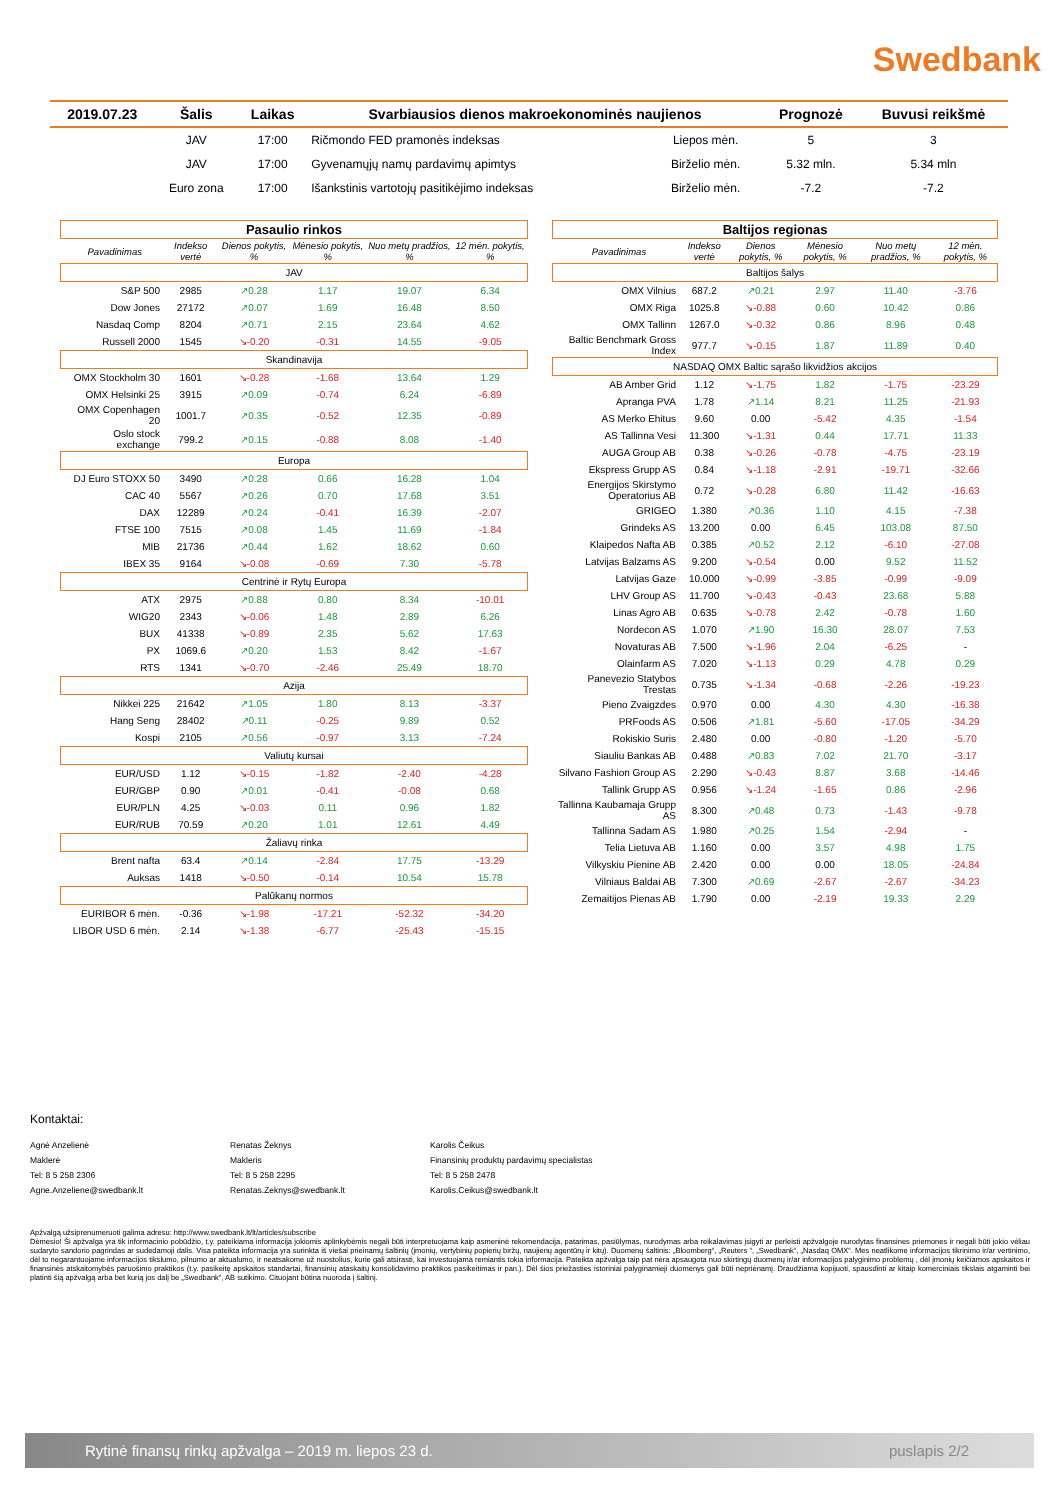Swedbank
| 2019.07.23 | Šalis | Laikas | Svarbiausios dienos makroekonominės naujienos | | Prognozė | Buvusi reikšmė |
| --- | --- | --- | --- | --- | --- | --- |
| | JAV | 17:00 | Ričmondo FED pramonės indeksas | Liepos mėn. | 5 | 3 |
| | JAV | 17:00 | Gyvenamųjų namų pardavimų apimtys | Birželio mėn. | 5.32 mln. | 5.34 mln |
| | Euro zona | 17:00 | Išankstinis vartotojų pasitikėjimo indeksas | Birželio mėn. | -7.2 | -7.2 |
| Pasaulio rinkos | | | | | | |
| | Pavadinimas | Indekso vertė | Dienos pokytis, % | Mėnesio pokytis, % | Nuo metų pradžios, % | 12 mėn. pokytis, % |
| JAV | | | | | | |
| | S&P 500 | 2985 | ↗0.28 | 1.17 | 19.07 | 6.34 |
| | Dow Jones | 27172 | ↗0.07 | 1.69 | 16.48 | 8.50 |
| | Nasdaq Comp | 8204 | ↗0.71 | 2.15 | 23.64 | 4.62 |
| | Russell 2000 | 1545 | ↘-0.20 | -0.31 | 14.55 | -9.05 |
| Skandinavija | | | | | | |
| | OMX Stockholm 30 | 1601 | ↘-0.28 | -1.68 | 13.64 | 1.29 |
| | OMX Helsinki 25 | 3915 | ↗0.09 | -0.74 | 6.24 | -6.89 |
| | OMX Copenhagen 20 | 1001.7 | ↗0.35 | -0.52 | 12.35 | -0.89 |
| | Oslo stock exchange | 799.2 | ↗0.15 | -0.88 | 8.08 | -1.40 |
| Europa | | | | | | |
| | DJ Euro STOXX 50 | 3490 | ↗0.28 | 0.66 | 16.28 | 1.04 |
| | CAC 40 | 5567 | ↗0.26 | 0.70 | 17.68 | 3.51 |
| | DAX | 12289 | ↗0.24 | -0.41 | 16.39 | -2.07 |
| | FTSE 100 | 7515 | ↗0.08 | 1.45 | 11.69 | -1.84 |
| | MIB | 21736 | ↗0.44 | 1.62 | 18.62 | 0.60 |
| | IBEX 35 | 9164 | ↘-0.08 | -0.69 | 7.30 | -5.78 |
| Centrinė ir Rytų Europa | | | | | | |
| | ATX | 2975 | ↗0.88 | 0.80 | 8.34 | -10.01 |
| | WIG20 | 2343 | ↘-0.06 | 1.48 | 2.89 | 6.26 |
| | BUX | 41338 | ↘-0.89 | 2.35 | 5.62 | 17.63 |
| | PX | 1069.6 | ↗0.20 | 1.53 | 8.42 | -1.67 |
| | RTS | 1341 | ↘-0.70 | -2.46 | 25.49 | 18.70 |
| Azija | | | | | | |
| | Nikkei 225 | 21642 | ↗1.05 | 1.80 | 8.13 | -3.37 |
| | Hang Seng | 28402 | ↗0.11 | -0.25 | 9.89 | 0.52 |
| | Kospi | 2105 | ↗0.56 | -0.97 | 3.13 | -7.24 |
| Valiutų kursai | | | | | | |
| | EUR/USD | 1.12 | ↘-0.15 | -1.82 | -2.40 | -4.28 |
| | EUR/GBP | 0.90 | ↗0.01 | -0.41 | -0.08 | 0.68 |
| | EUR/PLN | 4.25 | ↘-0.03 | 0.11 | 0.96 | 1.82 |
| | EUR/RUB | 70.59 | ↗0.20 | 1.01 | 12.61 | 4.49 |
| Žaliavų rinka | | | | | | |
| | Brent nafta | 63.4 | ↗0.14 | -2.84 | 17.75 | -13.29 |
| | Auksas | 1418 | ↘-0.50 | -0.14 | 10.54 | 15.78 |
| Palūkanų normos | | | | | | |
| | EURIBOR 6 mėn. | -0.36 | ↘-1.98 | -17.21 | -52.32 | -34.20 |
| | LIBOR USD 6 mėn. | 2.14 | ↘-1.38 | -6.77 | -25.43 | -15.15 |
| Baltijos regionas | | | | | | |
| | Pavadinimas | Indekso vertė | Dienos pokytis, % | Mėnesio pokytis, % | Nuo metų pradžios, % | 12 mėn. pokytis, % |
| Baltijos šalys | | | | | | |
| | OMX Vilnius | 687.2 | ↗0.21 | 2.97 | 11.40 | -3.76 |
| | OMX Riga | 1025.8 | ↘-0.88 | 0.60 | 10.42 | 0.86 |
| | OMX Tallinn | 1267.0 | ↘-0.32 | 0.86 | 8.96 | 0.48 |
| | Baltic Benchmark Gross Index | 977.7 | ↘-0.15 | 1.87 | 11.89 | 0.40 |
| NASDAQ OMX Baltic sąrašo likvidžios akcijos | | | | | | |
| AB Amber Grid | | 1.12 | ↘-1.75 | 1.82 | -1.75 | -23.29 |
| Apranga PVA | | 1.78 | ↗1.14 | 8.21 | 11.25 | -21.93 |
| AS Merko Ehitus | | 9.60 | 0.00 | -5.42 | 4.35 | -1.54 |
| AS Tallinna Vesi | | 11.300 | ↘-1.31 | 0.44 | 17.71 | 11.33 |
| AUGA Group AB | | 0.38 | ↘-0.26 | -0.78 | -4.75 | -23.19 |
| Ekspress Grupp AS | | 0.84 | ↘-1.18 | -2.91 | -19.71 | -32.66 |
| Energijos Skirstymo Operatorius AB | | 0.72 | ↘-0.28 | 6.80 | 11.42 | -16.63 |
| GRIGEO | | 1.380 | ↗0.36 | 1.10 | 4.15 | -7.38 |
| Grindeks AS | | 13.200 | 0.00 | 6.45 | 103.08 | 87.50 |
| Klaipedos Nafta AB | | 0.385 | ↗0.52 | 2.12 | -6.10 | -27.08 |
| Latvijas Balzams AS | | 9.200 | ↘-0.54 | 0.00 | 9.52 | 11.52 |
| Latvijas Gaze | | 10.000 | ↘-0.99 | -3.85 | -0.99 | -9.09 |
| LHV Group AS | | 11.700 | ↘-0.43 | -0.43 | 23.68 | 5.88 |
| Linas Agro AB | | 0.635 | ↘-0.78 | 2.42 | -0.78 | 1.60 |
| Nordecon AS | | 1.070 | ↗1.90 | 16.30 | 28.07 | 7.53 |
| Novaturas AB | | 7.500 | ↘-1.96 | 2.04 | -6.25 | - |
| Olainfarm AS | | 7.020 | ↘-1.13 | 0.29 | 4.78 | 0.29 |
| Panevezio Statybos Trestas | | 0.735 | ↘-1.34 | -0.68 | -2.26 | -19.23 |
| Pieno Zvaigzdes | | 0.970 | 0.00 | 4.30 | 4.30 | -16.38 |
| PRFoods AS | | 0.506 | ↗1.81 | -5.60 | -17.05 | -34.29 |
| Rokiskio Suris | | 2.480 | 0.00 | -0.80 | -1.20 | -5.70 |
| Siauliu Bankas AB | | 0.488 | ↗0.83 | 7.02 | 21.70 | -3.17 |
| Silvano Fashion Group AS | | 2.290 | ↘-0.43 | 8.87 | 3.68 | -14.46 |
| Tallink Grupp AS | | 0.956 | ↘-1.24 | -1.65 | 0.86 | -2.96 |
| Tallinna Kaubamaja Grupp AS | | 8.300 | ↗0.48 | 0.73 | -1.43 | -9.78 |
| Tallinna Sadam AS | | 1.980 | ↗0.25 | 1.54 | -2.94 | - |
| Telia Lietuva AB | | 1.160 | 0.00 | 3.57 | 4.98 | 1.75 |
| Vilkyskiu Pienine AB | | 2.420 | 0.00 | 0.00 | 18.05 | -24.84 |
| Vilniaus Baldai AB | | 7.300 | ↗0.69 | -2.67 | -2.67 | -34.23 |
| Zemaitijos Pienas AB | | 1.790 | 0.00 | -2.19 | 19.33 | 2.29 |
Kontaktai:
Agnė Anzelienė
Maklerė
Tel: 8 5 258 2306
Agne.Anzeliene@swedbank.lt
Renatas Žeknys
Makleris
Tel: 8 5 258 2295
Renatas.Zeknys@swedbank.lt
Karolis Čeikus
Finansinių produktų pardavimų specialistas
Tel: 8 5 258 2478
Karolis.Ceikus@swedbank.lt
Apžvalgą užsiprenumeruoti galima adresu: http://www.swedbank.lt/lt/articles/subscribe
Dėmesio! Ši apžvalga yra tik informacinio pobūdžio, t.y. pateikiama informacija jokiomis aplinkybėmis negali būti interpretuojama kaip asmeninė rekomendacija, patarimas, pasiūlymas, nurodymas arba reikalavimas įsigyti ar perleisti apžvalgoje nurodytas finansines priemones ir negali būti jokio vėliau sudaryto sandorio pagrindas ar sudedamoji dalis. Visa pateikta informacija yra surinkta iš viešai prieinamų šaltinių (įmonių, vertybinių popierių biržų, naujienų agentūrų ir kitų). Duomenų šaltinis: „Bloomberg“, „Reuters “, „Swedbank“, „Nasdaq OMX“. Mes neatlikome informacijos tikrinimo ir/ar vertinimo, dėl to negarantuojame informacijos tikslumo, pilnumo ar aktualumo, ir neatsakome už nuostolius, kurie gali atsirasti, kai investuojama remiantis tokia informacija. Pateikta apžvalga taip pat nėra apsaugota nuo skirtingų duomenų ir/ar informacijos palyginimo problemų , dėl įmonių keičiamos apskaitos ir finansinės atskaitomybės paruošimo praktikos (t.y. pasikeitę apskaitos standartai, finansinių ataskaitų konsolidavimo praktikos pasikeitimas ir pan.). Dėl šios priežasties istoriniai palyginamieji duomenys gali būti nepriėnamį. Draudžiama kopijuoti, spausdinti ar kitaip komerciniais tikslais atgaminti bei platinti šią apžvalgą arba bet kurią jos dalį be „Swedbank“, AB sutikimo. Cituojant būtina nuoroda į šaltinį.
Rytinė finansų rinkų apžvalga – 2019 m. liepos 23 d. puslapis 2/2